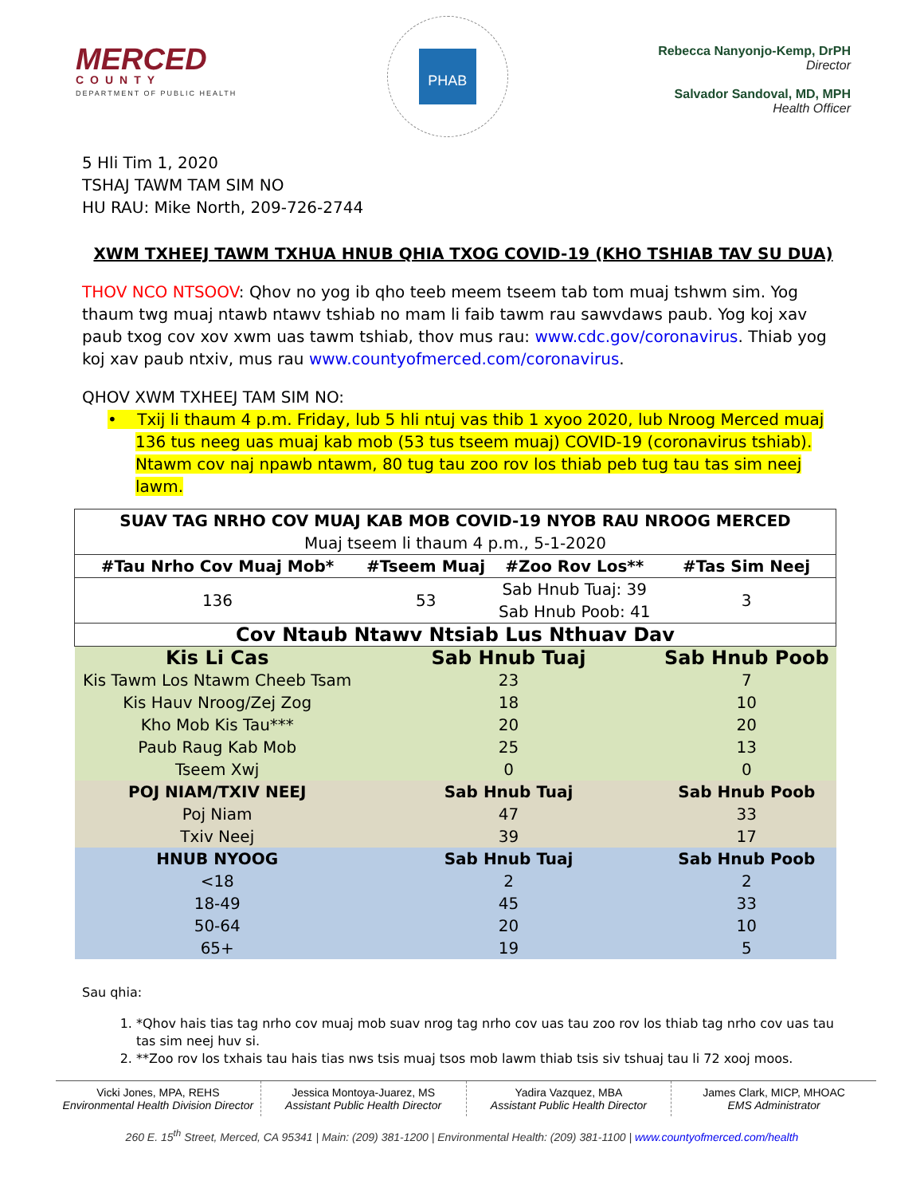MERCED
COUNTY
DEPARTMENT OF PUBLIC HEALTH
PHAB
Rebecca Nanyonjo-Kemp, DrPH
Director
Salvador Sandoval, MD, MPH
Health Officer
5 Hli Tim 1, 2020
TSHAJ TAWM TAM SIM NO
HU RAU: Mike North, 209-726-2744
XWM TXHEEJ TAWM TXHUA HNUB QHIA TXOG COVID-19 (KHO TSHIAB TAV SU DUA)
THOV NCO NTSOOV: Qhov no yog ib qho teeb meem tseem tab tom muaj tshwm sim. Yog thaum twg muaj ntawb ntawv tshiab no mam li faib tawm rau sawvdaws paub. Yog koj xav paub txog cov xov xwm uas tawm tshiab, thov mus rau: www.cdc.gov/coronavirus. Thiab yog koj xav paub ntxiv, mus rau www.countyofmerced.com/coronavirus.
QHOV XWM TXHEEJ TAM SIM NO:
• Txij li thaum 4 p.m. Friday, lub 5 hli ntuj vas thib 1 xyoo 2020, lub Nroog Merced muaj 136 tus neeg uas muaj kab mob (53 tus tseem muaj) COVID-19 (coronavirus tshiab). Ntawm cov naj npawb ntawm, 80 tug tau zoo rov los thiab peb tug tau tas sim neej lawm.
| SUAV TAG NRHO COV MUAJ KAB MOB COVID-19 NYOB RAU NROOG MERCED Muaj tseem li thaum 4 p.m., 5-1-2020 | | | |
| #Tau Nrho Cov Muaj Mob* | #Tseem Muaj | #Zoo Rov Los** | #Tas Sim Neej |
| 136 | 53 | Sab Hnub Tuaj: 39 Sab Hnub Poob: 41 | 3 |
| Cov Ntaub Ntawv Ntsiab Lus Nthuav Dav | | | |
| Kis Li Cas | Sab Hnub Tuaj | | Sab Hnub Poob |
| Kis Tawm Los Ntawm Cheeb Tsam | 23 | | 7 |
| Kis Hauv Nroog/Zej Zog | 18 | | 10 |
| Kho Mob Kis Tau*** | 20 | | 20 |
| Paub Raug Kab Mob | 25 | | 13 |
| Tseem Xwj | 0 | | 0 |
| POJ NIAM/TXIV NEEJ | Sab Hnub Tuaj | | Sab Hnub Poob |
| Poj Niam | 47 | | 33 |
| Txiv Neej | 39 | | 17 |
| HNUB NYOOG | Sab Hnub Tuaj | | Sab Hnub Poob |
| <18 | 2 | | 2 |
| 18-49 | 45 | | 33 |
| 50-64 | 20 | | 10 |
| 65+ | 19 | | 5 |
Sau qhia:
1. *Qhov hais tias tag nrho cov muaj mob suav nrog tag nrho cov uas tau zoo rov los thiab tag nrho cov uas tau tas sim neej huv si.
2. **Zoo rov los txhais tau hais tias nws tsis muaj tsos mob lawm thiab tsis siv tshuaj tau li 72 xooj moos.
Vicki Jones, MPA, REHS
Environmental Health Division Director
Jessica Montoya-Juarez, MS
Assistant Public Health Director
Yadira Vazquez, MBA
Assistant Public Health Director
James Clark, MICP, MHOAC
EMS Administrator
260 E. 15<sup>th</sup> Street, Merced, CA 95341 | Main: (209) 381-1200 | Environmental Health: (209) 381-1100 | www.countyofmerced.com/health